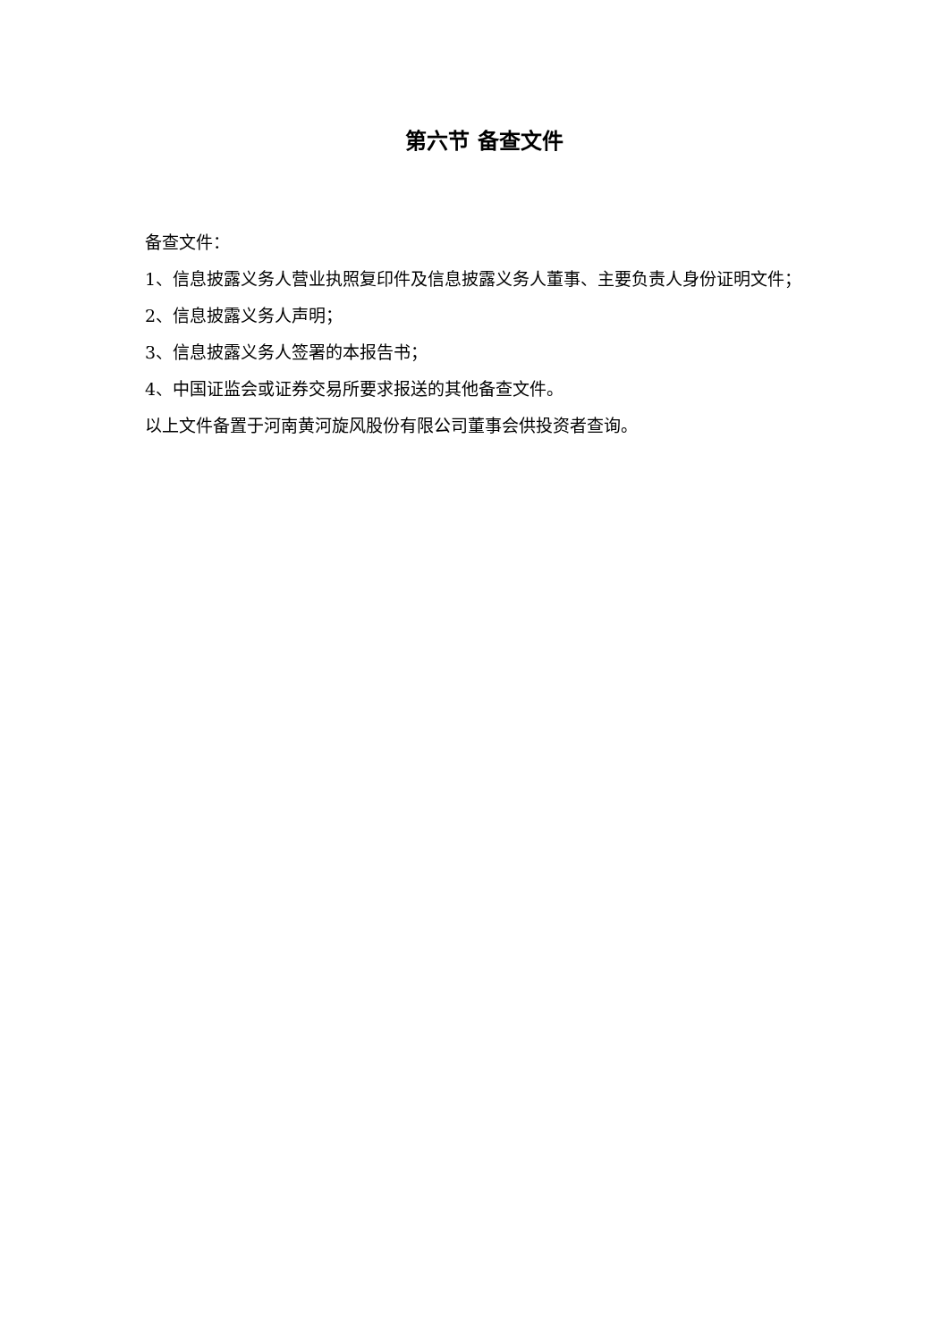第六节 备查文件
备查文件：
1、信息披露义务人营业执照复印件及信息披露义务人董事、主要负责人身份证明文件；
2、信息披露义务人声明；
3、信息披露义务人签署的本报告书；
4、中国证监会或证券交易所要求报送的其他备查文件。
以上文件备置于河南黄河旋风股份有限公司董事会供投资者查询。